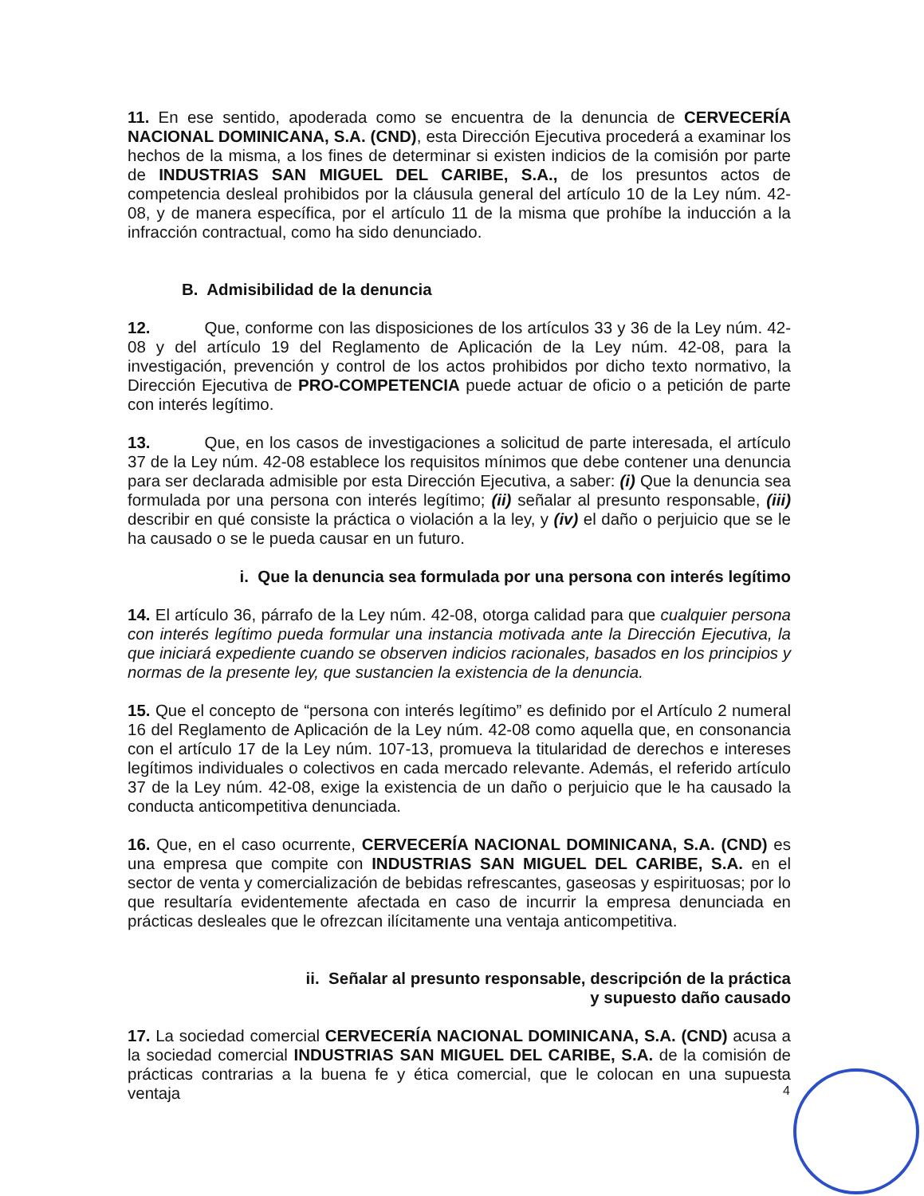11. En ese sentido, apoderada como se encuentra de la denuncia de CERVECERÍA NACIONAL DOMINICANA, S.A. (CND), esta Dirección Ejecutiva procederá a examinar los hechos de la misma, a los fines de determinar si existen indicios de la comisión por parte de INDUSTRIAS SAN MIGUEL DEL CARIBE, S.A., de los presuntos actos de competencia desleal prohibidos por la cláusula general del artículo 10 de la Ley núm. 42-08, y de manera específica, por el artículo 11 de la misma que prohíbe la inducción a la infracción contractual, como ha sido denunciado.
B. Admisibilidad de la denuncia
12. Que, conforme con las disposiciones de los artículos 33 y 36 de la Ley núm. 42-08 y del artículo 19 del Reglamento de Aplicación de la Ley núm. 42-08, para la investigación, prevención y control de los actos prohibidos por dicho texto normativo, la Dirección Ejecutiva de PRO-COMPETENCIA puede actuar de oficio o a petición de parte con interés legítimo.
13. Que, en los casos de investigaciones a solicitud de parte interesada, el artículo 37 de la Ley núm. 42-08 establece los requisitos mínimos que debe contener una denuncia para ser declarada admisible por esta Dirección Ejecutiva, a saber: (i) Que la denuncia sea formulada por una persona con interés legítimo; (ii) señalar al presunto responsable, (iii) describir en qué consiste la práctica o violación a la ley, y (iv) el daño o perjuicio que se le ha causado o se le pueda causar en un futuro.
i. Que la denuncia sea formulada por una persona con interés legítimo
14. El artículo 36, párrafo de la Ley núm. 42-08, otorga calidad para que cualquier persona con interés legítimo pueda formular una instancia motivada ante la Dirección Ejecutiva, la que iniciará expediente cuando se observen indicios racionales, basados en los principios y normas de la presente ley, que sustancien la existencia de la denuncia.
15. Que el concepto de “persona con interés legítimo” es definido por el Artículo 2 numeral 16 del Reglamento de Aplicación de la Ley núm. 42-08 como aquella que, en consonancia con el artículo 17 de la Ley núm. 107-13, promueva la titularidad de derechos e intereses legítimos individuales o colectivos en cada mercado relevante. Además, el referido artículo 37 de la Ley núm. 42-08, exige la existencia de un daño o perjuicio que le ha causado la conducta anticompetitiva denunciada.
16. Que, en el caso ocurrente, CERVECERÍA NACIONAL DOMINICANA, S.A. (CND) es una empresa que compite con INDUSTRIAS SAN MIGUEL DEL CARIBE, S.A. en el sector de venta y comercialización de bebidas refrescantes, gaseosas y espirituosas; por lo que resultaría evidentemente afectada en caso de incurrir la empresa denunciada en prácticas desleales que le ofrezcan ilícitamente una ventaja anticompetitiva.
ii. Señalar al presunto responsable, descripción de la práctica
y supuesto daño causado
17. La sociedad comercial CERVECERÍA NACIONAL DOMINICANA, S.A. (CND) acusa a la sociedad comercial INDUSTRIAS SAN MIGUEL DEL CARIBE, S.A. de la comisión de prácticas contrarias a la buena fe y ética comercial, que le colocan en una supuesta ventaja
4